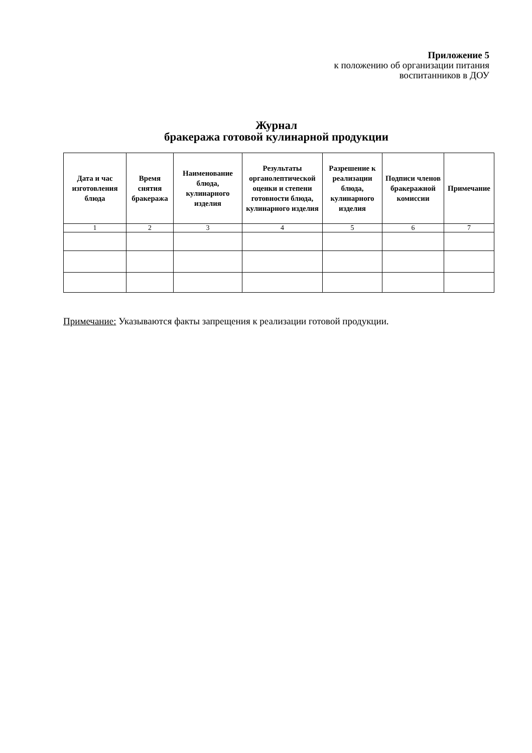Приложение 5
к положению об организации питания
воспитанников в ДОУ
Журнал
бракеража готовой кулинарной продукции
| Дата и час изготовления блюда | Время снятия бракеража | Наименование блюда, кулинарного изделия | Результаты органолептической оценки и степени готовности блюда, кулинарного изделия | Разрешение к реализации блюда, кулинарного изделия | Подписи членов бракеражной комиссии | Примечание |
| --- | --- | --- | --- | --- | --- | --- |
| 1 | 2 | 3 | 4 | 5 | 6 | 7 |
Примечание: Указываются факты запрещения к реализации готовой продукции.